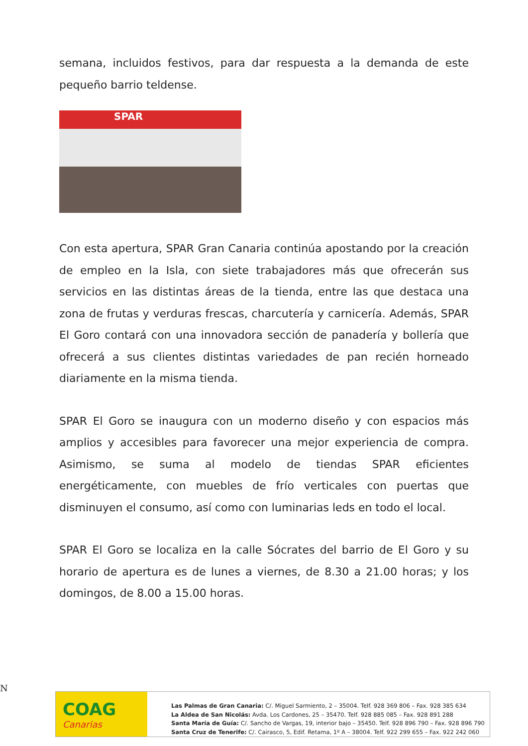semana, incluidos festivos, para dar respuesta a la demanda de este pequeño barrio teldense.
SPAR
Con esta apertura, SPAR Gran Canaria continúa apostando por la creación de empleo en la Isla, con siete trabajadores más que ofrecerán sus servicios en las distintas áreas de la tienda, entre las que destaca una zona de frutas y verduras frescas, charcutería y carnicería. Además, SPAR El Goro contará con una innovadora sección de panadería y bollería que ofrecerá a sus clientes distintas variedades de pan recién horneado diariamente en la misma tienda.
SPAR El Goro se inaugura con un moderno diseño y con espacios más amplios y accesibles para favorecer una mejor experiencia de compra. Asimismo, se suma al modelo de tiendas SPAR eficientes energéticamente, con muebles de frío verticales con puertas que disminuyen el consumo, así como con luminarias leds en todo el local.
SPAR El Goro se localiza en la calle Sócrates del barrio de El Goro y su horario de apertura es de lunes a viernes, de 8.30 a 21.00 horas; y los domingos, de 8.00 a 15.00 horas.
N
COAG
Canarias
Las Palmas de Gran Canaria: C/. Miguel Sarmiento, 2 – 35004. Telf. 928 369 806 – Fax. 928 385 634
La Aldea de San Nicolás: Avda. Los Cardones, 25 – 35470. Telf. 928 885 085 – Fax. 928 891 288
Santa María de Guía: C/. Sancho de Vargas, 19, interior bajo – 35450. Telf. 928 896 790 – Fax. 928 896 790
Santa Cruz de Tenerife: C/. Cairasco, 5, Edif. Retama, 1º A – 38004. Telf. 922 299 655 – Fax. 922 242 060